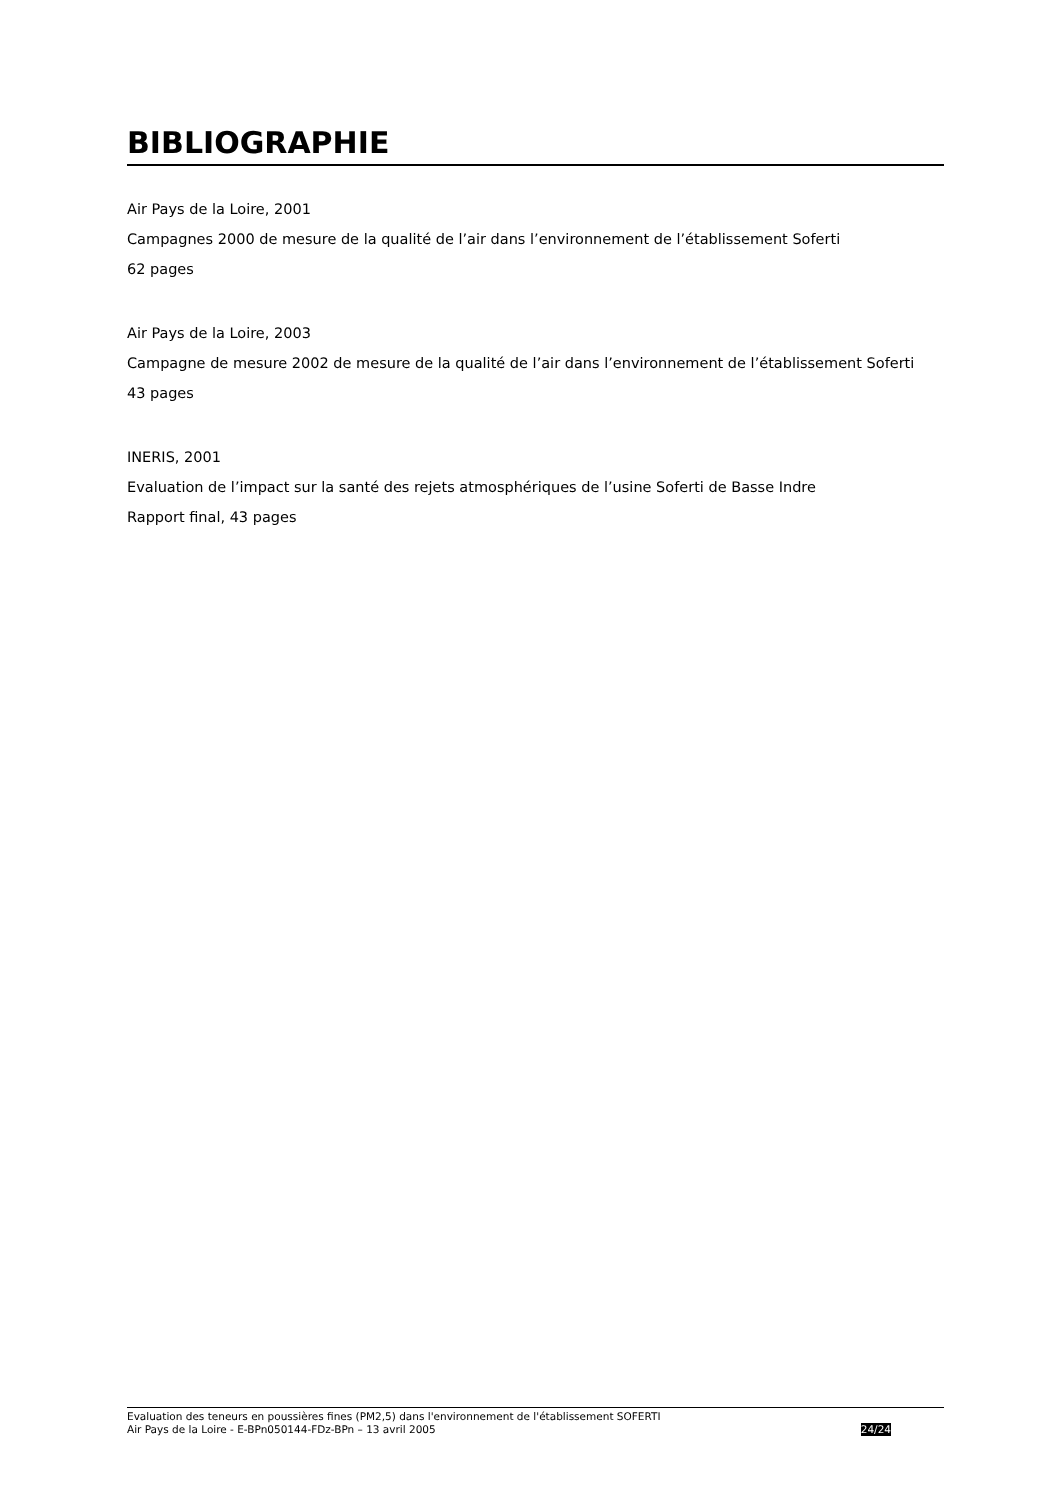BIBLIOGRAPHIE
Air Pays de la Loire, 2001
Campagnes 2000 de mesure de la qualité de l’air dans l’environnement de l’établissement Soferti
62 pages
Air Pays de la Loire, 2003
Campagne de mesure 2002 de mesure de la qualité de l’air dans l’environnement de l’établissement Soferti
43 pages
INERIS, 2001
Evaluation de l’impact sur la santé des rejets atmosphériques de l’usine Soferti de Basse Indre
Rapport final, 43 pages
Evaluation des teneurs en poussières fines (PM2,5) dans l'environnement de l'établissement SOFERTI
Air Pays de la Loire - E-BPn050144-FDz-BPn – 13 avril 2005 24/24